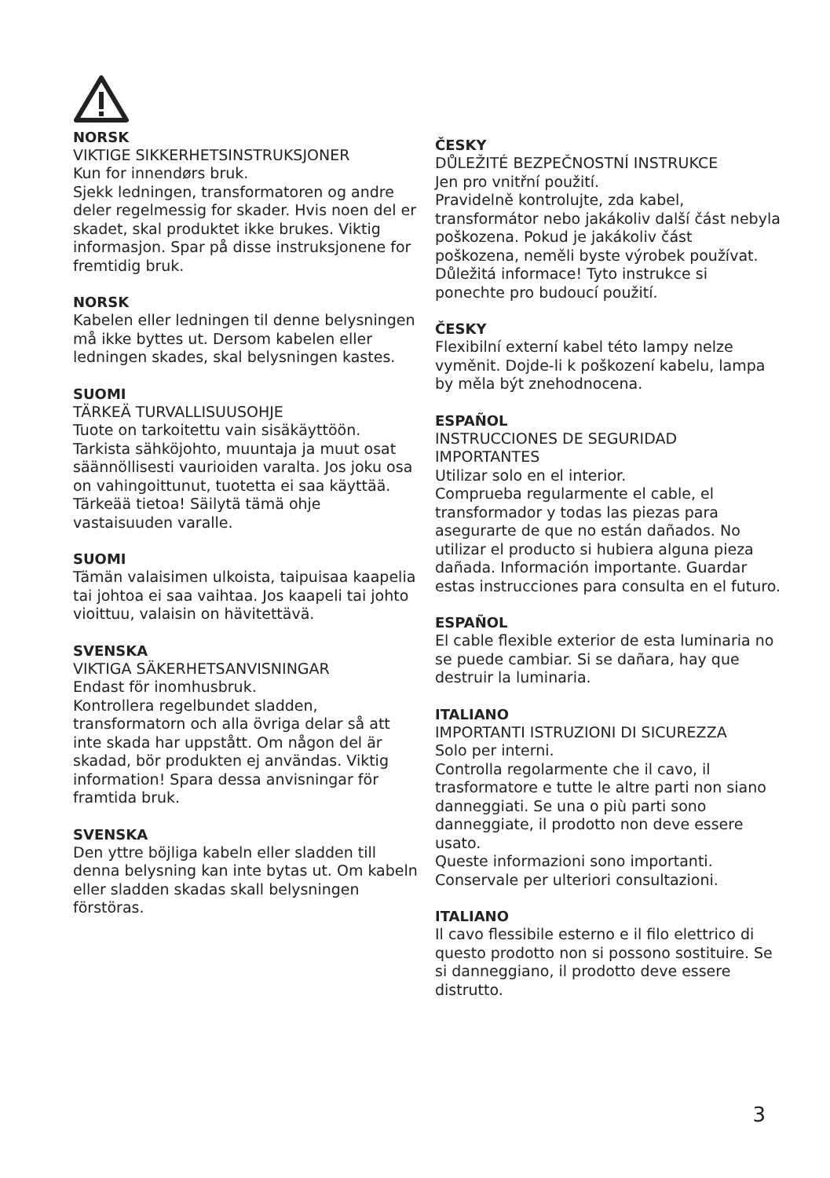NORSK
VIKTIGE SIKKERHETSINSTRUKSJONER
Kun for innendørs bruk.
Sjekk ledningen, transformatoren og andre deler regelmessig for skader. Hvis noen del er skadet, skal produktet ikke brukes. Viktig informasjon. Spar på disse instruksjonene for fremtidig bruk.
NORSK
Kabelen eller ledningen til denne belysningen må ikke byttes ut. Dersom kabelen eller ledningen skades, skal belysningen kastes.
SUOMI
TÄRKEÄ TURVALLISUUSOHJE
Tuote on tarkoitettu vain sisäkäyttöön.
Tarkista sähköjohto, muuntaja ja muut osat säännöllisesti vaurioiden varalta. Jos joku osa on vahingoittunut, tuotetta ei saa käyttää.
Tärkeää tietoa! Säilytä tämä ohje vastaisuuden varalle.
SUOMI
Tämän valaisimen ulkoista, taipuisaa kaapelia tai johtoa ei saa vaihtaa. Jos kaapeli tai johto vioittuu, valaisin on hävitettävä.
SVENSKA
VIKTIGA SÄKERHETSANVISNINGAR
Endast för inomhusbruk.
Kontrollera regelbundet sladden, transformatorn och alla övriga delar så att inte skada har uppstått. Om någon del är skadad, bör produkten ej användas. Viktig information! Spara dessa anvisningar för framtida bruk.
SVENSKA
Den yttre böjliga kabeln eller sladden till denna belysning kan inte bytas ut. Om kabeln eller sladden skadas skall belysningen förstöras.
ČESKY
DŮLEŽITÉ BEZPEČNOSTNÍ INSTRUKCE
Jen pro vnitřní použití.
Pravidelně kontrolujte, zda kabel, transformátor nebo jakákoliv další část nebyla poškozena. Pokud je jakákoliv část poškozena, neměli byste výrobek používat.
Důležitá informace! Tyto instrukce si ponechte pro budoucí použití.
ČESKY
Flexibilní externí kabel této lampy nelze vyměnit. Dojde-li k poškození kabelu, lampa by měla být znehodnocena.
ESPAÑOL
INSTRUCCIONES DE SEGURIDAD IMPORTANTES
Utilizar solo en el interior.
Comprueba regularmente el cable, el transformador y todas las piezas para asegurarte de que no están dañados. No utilizar el producto si hubiera alguna pieza dañada. Información importante. Guardar estas instrucciones para consulta en el futuro.
ESPAÑOL
El cable flexible exterior de esta luminaria no se puede cambiar. Si se dañara, hay que destruir la luminaria.
ITALIANO
IMPORTANTI ISTRUZIONI DI SICUREZZA
Solo per interni.
Controlla regolarmente che il cavo, il trasformatore e tutte le altre parti non siano danneggiati. Se una o più parti sono danneggiate, il prodotto non deve essere usato.
Queste informazioni sono importanti. Conservale per ulteriori consultazioni.
ITALIANO
Il cavo flessibile esterno e il filo elettrico di questo prodotto non si possono sostituire. Se si danneggiano, il prodotto deve essere distrutto.
3